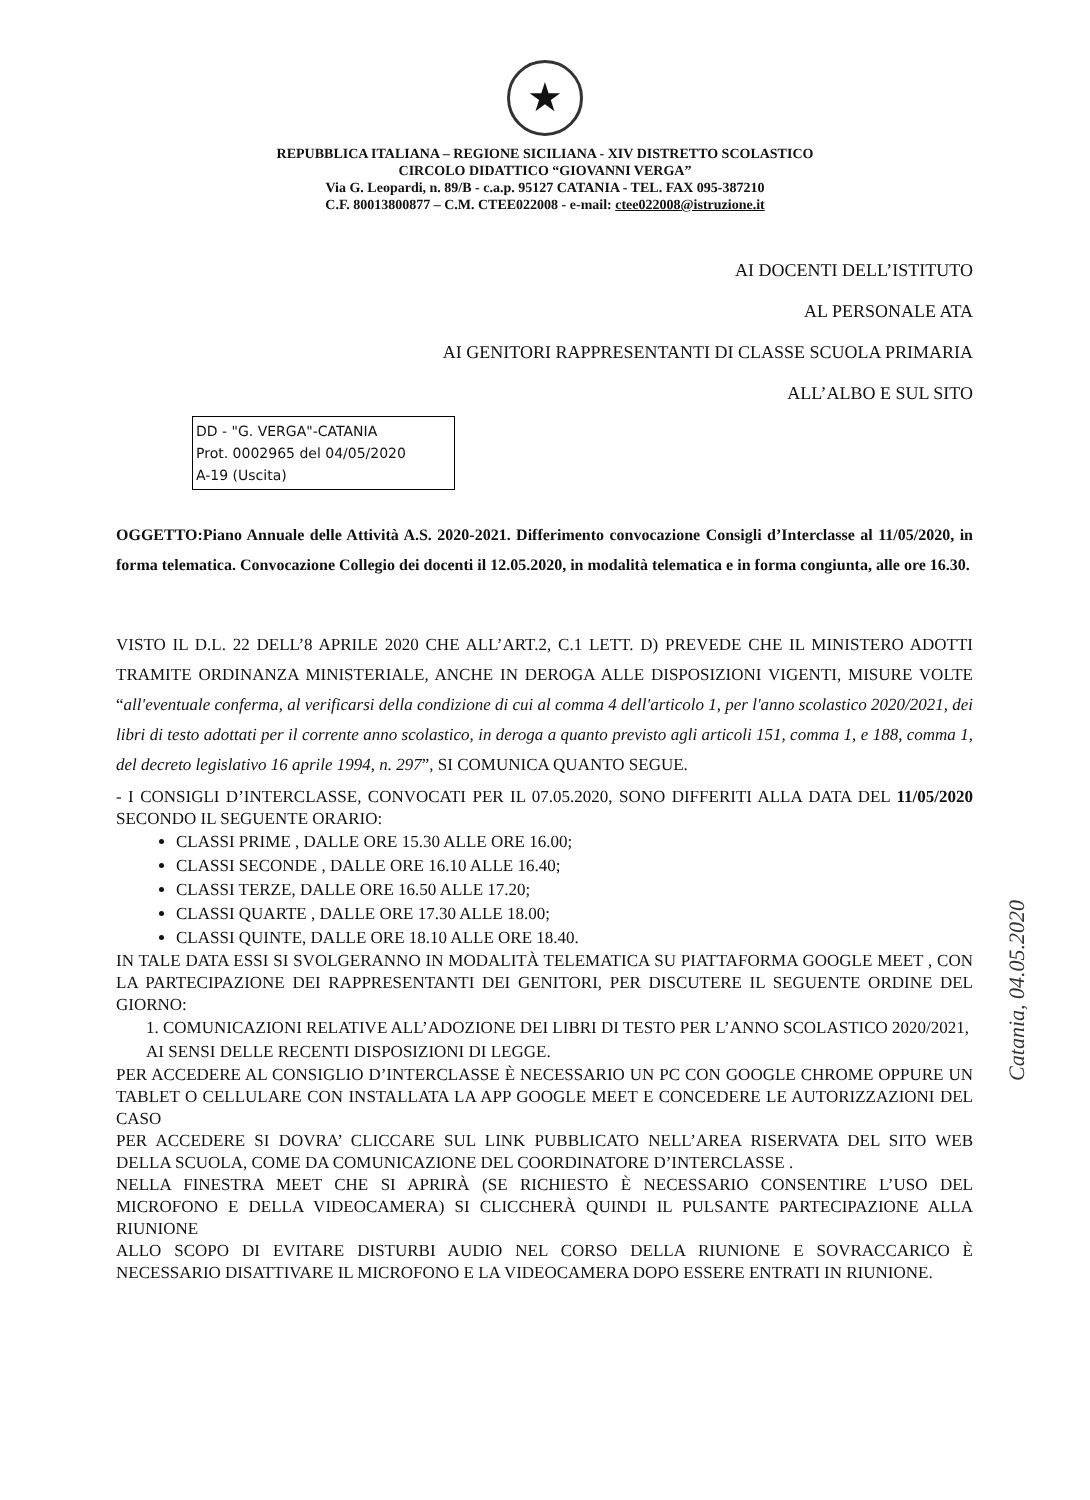★
REPUBBLICA ITALIANA – REGIONE SICILIANA - XIV DISTRETTO SCOLASTICO
CIRCOLO DIDATTICO “GIOVANNI VERGA”
Via G. Leopardi, n. 89/B - c.a.p. 95127 CATANIA - TEL. FAX 095-387210
C.F. 80013800877 – C.M. CTEE022008 - e-mail: ctee022008@istruzione.it
AI DOCENTI DELL’ISTITUTO
AL PERSONALE ATA
AI GENITORI RAPPRESENTANTI DI CLASSE SCUOLA PRIMARIA
ALL’ALBO E SUL SITO
DD - "G. VERGA"-CATANIA
Prot. 0002965 del 04/05/2020
A-19 (Uscita)
OGGETTO:Piano Annuale delle Attività A.S. 2020-2021. Differimento convocazione Consigli d’Interclasse al 11/05/2020, in forma telematica. Convocazione Collegio dei docenti il 12.05.2020, in modalità telematica e in forma congiunta, alle ore 16.30.
VISTO IL D.L. 22 DELL’8 APRILE 2020 CHE ALL’ART.2, C.1 LETT. D) PREVEDE CHE IL MINISTERO ADOTTI TRAMITE ORDINANZA MINISTERIALE, ANCHE IN DEROGA ALLE DISPOSIZIONI VIGENTI, MISURE VOLTE “all'eventuale conferma, al verificarsi della condizione di cui al comma 4 dell'articolo 1, per l'anno scolastico 2020/2021, dei libri di testo adottati per il corrente anno scolastico, in deroga a quanto previsto agli articoli 151, comma 1, e 188, comma 1, del decreto legislativo 16 aprile 1994, n. 297”, SI COMUNICA QUANTO SEGUE.
- I CONSIGLI D’INTERCLASSE, CONVOCATI PER IL 07.05.2020, SONO DIFFERITI ALLA DATA DEL 11/05/2020 SECONDO IL SEGUENTE ORARIO:
CLASSI PRIME , DALLE ORE 15.30 ALLE ORE 16.00;
CLASSI SECONDE , DALLE ORE 16.10 ALLE 16.40;
CLASSI TERZE, DALLE ORE 16.50 ALLE 17.20;
CLASSI QUARTE , DALLE ORE 17.30 ALLE 18.00;
CLASSI QUINTE, DALLE ORE 18.10 ALLE ORE 18.40.
IN TALE DATA ESSI SI SVOLGERANNO IN MODALITÀ TELEMATICA SU PIATTAFORMA GOOGLE MEET , CON LA PARTECIPAZIONE DEI RAPPRESENTANTI DEI GENITORI, PER DISCUTERE IL SEGUENTE ORDINE DEL GIORNO:
1. COMUNICAZIONI RELATIVE ALL’ADOZIONE DEI LIBRI DI TESTO PER L’ANNO SCOLASTICO 2020/2021, AI SENSI DELLE RECENTI DISPOSIZIONI DI LEGGE.
PER ACCEDERE AL CONSIGLIO D’INTERCLASSE È NECESSARIO UN PC CON GOOGLE CHROME OPPURE UN TABLET O CELLULARE CON INSTALLATA LA APP GOOGLE MEET E CONCEDERE LE AUTORIZZAZIONI DEL CASO
PER ACCEDERE SI DOVRA’ CLICCARE SUL LINK PUBBLICATO NELL’AREA RISERVATA DEL SITO WEB DELLA SCUOLA, COME DA COMUNICAZIONE DEL COORDINATORE D’INTERCLASSE .
NELLA FINESTRA MEET CHE SI APRIRÀ (SE RICHIESTO È NECESSARIO CONSENTIRE L’USO DEL MICROFONO E DELLA VIDEOCAMERA) SI CLICCHERÀ QUINDI IL PULSANTE PARTECIPAZIONE ALLA RIUNIONE
ALLO SCOPO DI EVITARE DISTURBI AUDIO NEL CORSO DELLA RIUNIONE E SOVRACCARICO È NECESSARIO DISATTIVARE IL MICROFONO E LA VIDEOCAMERA DOPO ESSERE ENTRATI IN RIUNIONE.
Catania, 04.05.2020